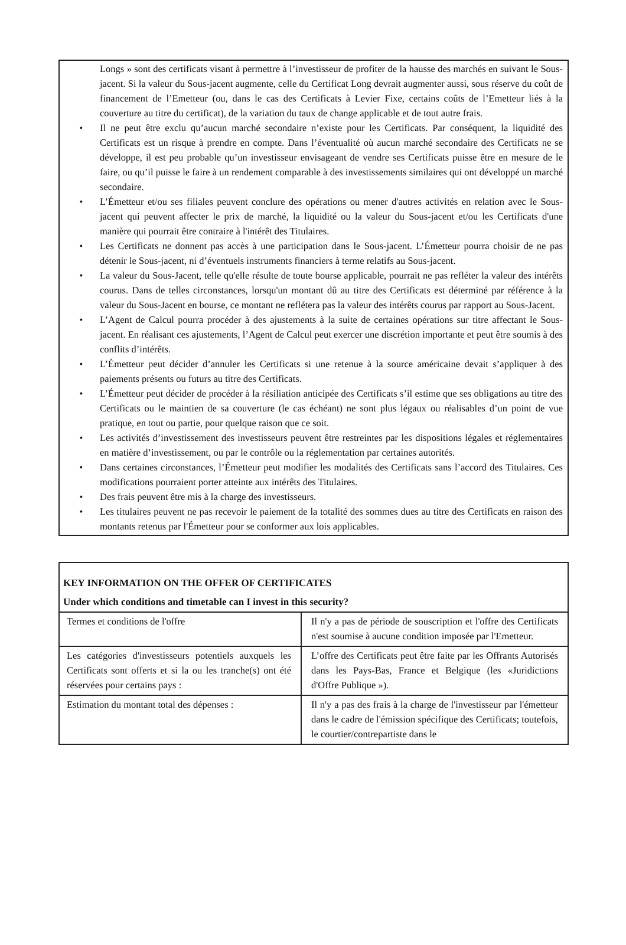Longs » sont des certificats visant à permettre à l’investisseur de profiter de la hausse des marchés en suivant le Sous-jacent. Si la valeur du Sous-jacent augmente, celle du Certificat Long devrait augmenter aussi, sous réserve du coût de financement de l’Emetteur (ou, dans le cas des Certificats à Levier Fixe, certains coûts de l’Emetteur liés à la couverture au titre du certificat), de la variation du taux de change applicable et de tout autre frais.
• Il ne peut être exclu qu’aucun marché secondaire n’existe pour les Certificats. Par conséquent, la liquidité des Certificats est un risque à prendre en compte. Dans l’éventualité où aucun marché secondaire des Certificats ne se développe, il est peu probable qu’un investisseur envisageant de vendre ses Certificats puisse être en mesure de le faire, ou qu’il puisse le faire à un rendement comparable à des investissements similaires qui ont développé un marché secondaire.
• L’Émetteur et/ou ses filiales peuvent conclure des opérations ou mener d'autres activités en relation avec le Sous-jacent qui peuvent affecter le prix de marché, la liquidité ou la valeur du Sous-jacent et/ou les Certificats d'une manière qui pourrait être contraire à l'intérêt des Titulaires.
• Les Certificats ne donnent pas accès à une participation dans le Sous-jacent. L’Émetteur pourra choisir de ne pas détenir le Sous-jacent, ni d’éventuels instruments financiers à terme relatifs au Sous-jacent.
• La valeur du Sous-Jacent, telle qu'elle résulte de toute bourse applicable, pourrait ne pas refléter la valeur des intérêts courus. Dans de telles circonstances, lorsqu'un montant dû au titre des Certificats est déterminé par référence à la valeur du Sous-Jacent en bourse, ce montant ne reflétera pas la valeur des intérêts courus par rapport au Sous-Jacent.
• L’Agent de Calcul pourra procéder à des ajustements à la suite de certaines opérations sur titre affectant le Sous-jacent. En réalisant ces ajustements, l’Agent de Calcul peut exercer une discrétion importante et peut être soumis à des conflits d’intérêts.
• L’Émetteur peut décider d’annuler les Certificats si une retenue à la source américaine devait s’appliquer à des paiements présents ou futurs au titre des Certificats.
• L’Émetteur peut décider de procéder à la résiliation anticipée des Certificats s’il estime que ses obligations au titre des Certificats ou le maintien de sa couverture (le cas échéant) ne sont plus légaux ou réalisables d’un point de vue pratique, en tout ou partie, pour quelque raison que ce soit.
• Les activités d’investissement des investisseurs peuvent être restreintes par les dispositions légales et réglementaires en matière d’investissement, ou par le contrôle ou la réglementation par certaines autorités.
• Dans certaines circonstances, l’Émetteur peut modifier les modalités des Certificats sans l’accord des Titulaires. Ces modifications pourraient porter atteinte aux intérêts des Titulaires.
• Des frais peuvent être mis à la charge des investisseurs.
• Les titulaires peuvent ne pas recevoir le paiement de la totalité des sommes dues au titre des Certificats en raison des montants retenus par l'Émetteur pour se conformer aux lois applicables.
| KEY INFORMATION ON THE OFFER OF CERTIFICATES Under which conditions and timetable can I invest in this security? | |
| --- | --- |
| Termes et conditions de l'offre | Il n'y a pas de période de souscription et l'offre des Certificats n'est soumise à aucune condition imposée par l'Emetteur. |
| Les catégories d'investisseurs potentiels auxquels les Certificats sont offerts et si la ou les tranche(s) ont été réservées pour certains pays : | L’offre des Certificats peut être faite par les Offrants Autorisés dans les Pays-Bas, France et Belgique (les «Juridictions d'Offre Publique »). |
| Estimation du montant total des dépenses : | Il n'y a pas des frais à la charge de l'investisseur par l'émetteur dans le cadre de l'émission spécifique des Certificats; toutefois, le courtier/contrepartiste dans le |